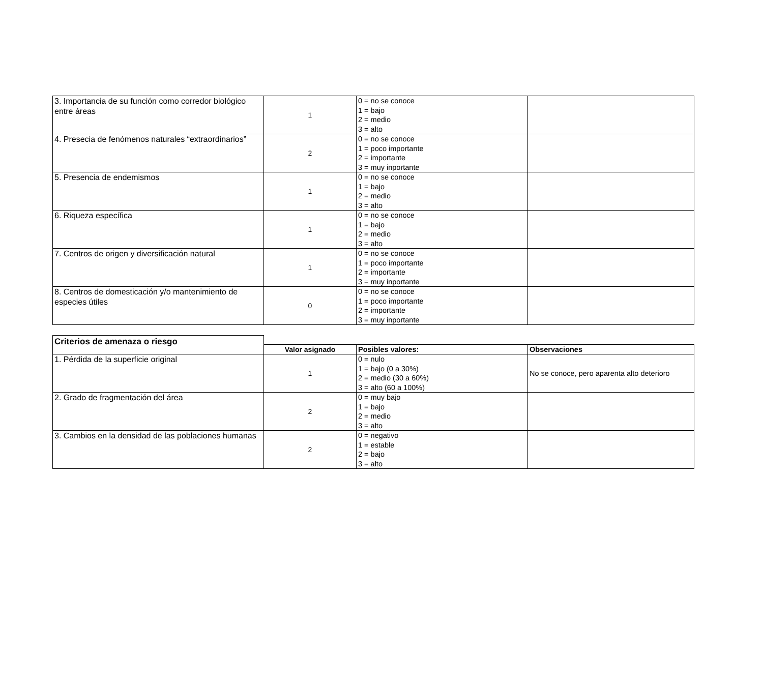| 3. Importancia de su función como corredor biológico entre áreas | 1 | 0 = no se conoce 1 = bajo 2 = medio 3 = alto | |
| 4. Presecia de fenómenos naturales “extraordinarios” | 2 | 0 = no se conoce 1 = poco importante 2 = importante 3 = muy inportante | |
| 5. Presencia de endemismos | 1 | 0 = no se conoce 1 = bajo 2 = medio 3 = alto | |
| 6. Riqueza específica | 1 | 0 = no se conoce 1 = bajo 2 = medio 3 = alto | |
| 7. Centros de origen y diversificación natural | 1 | 0 = no se conoce 1 = poco importante 2 = importante 3 = muy inportante | |
| 8. Centros de domesticación y/o mantenimiento de especies útiles | 0 | 0 = no se conoce 1 = poco importante 2 = importante 3 = muy inportante | |
| Criterios de amenaza o riesgo | | | |
| | Valor asignado | Posibles valores: | Observaciones |
| 1. Pérdida de la superficie original | 1 | 0 = nulo 1 = bajo (0 a 30%) 2 = medio (30 a 60%) 3 = alto (60 a 100%) | No se conoce, pero aparenta alto deterioro |
| 2. Grado de fragmentación del área | 2 | 0 = muy bajo 1 = bajo 2 = medio 3 = alto | |
| 3. Cambios en la densidad de las poblaciones humanas | 2 | 0 = negativo 1 = estable 2 = bajo 3 = alto | |